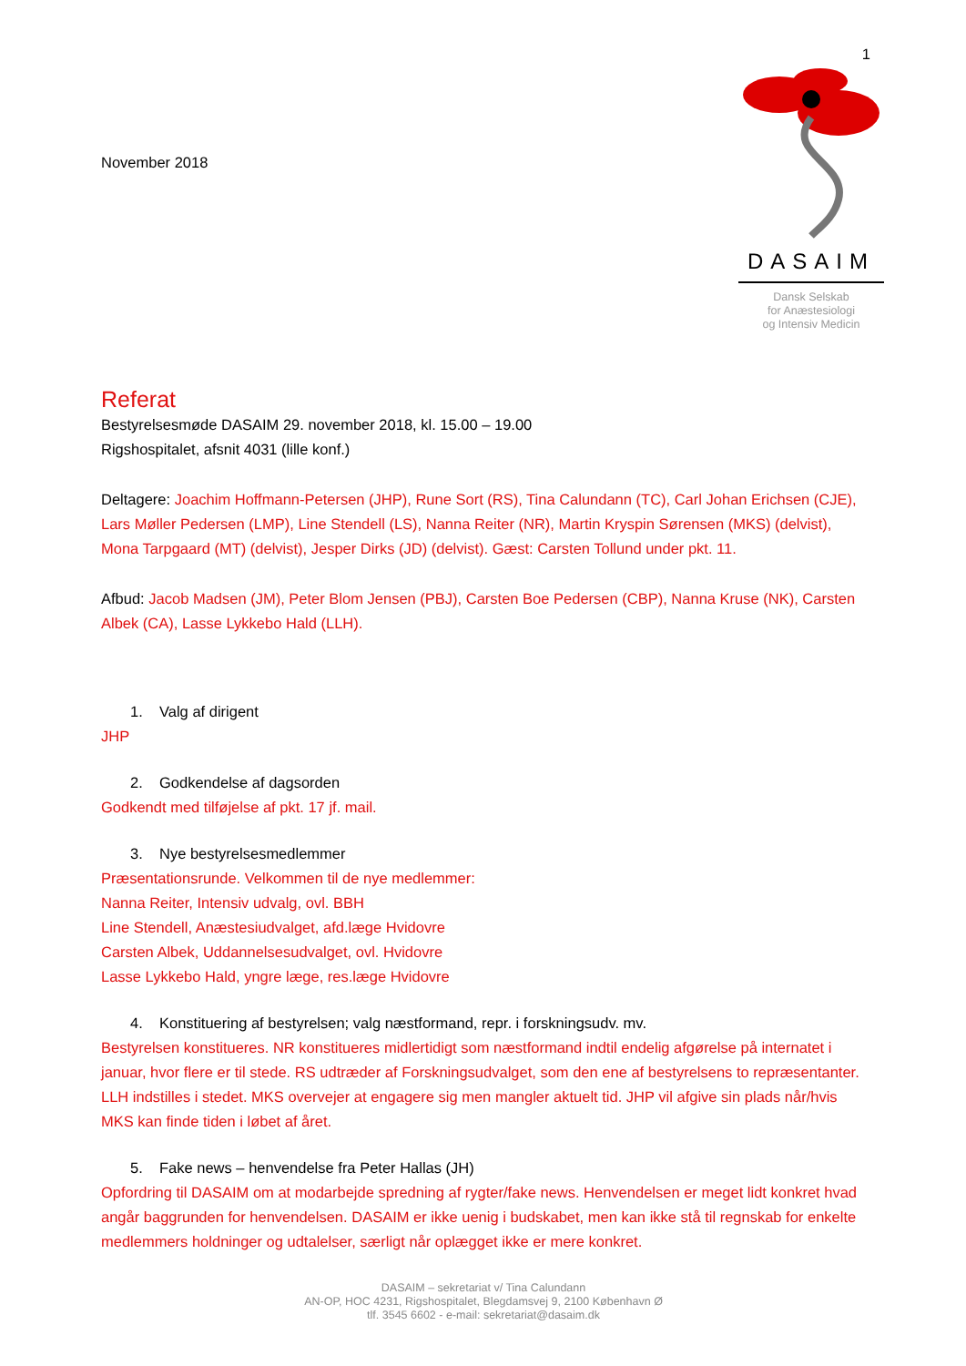1
November 2018
DASAIM
Dansk Selskab
for Anæstesiologi
og Intensiv Medicin
Referat
Bestyrelsesmøde DASAIM 29. november 2018, kl. 15.00 – 19.00
Rigshospitalet, afsnit 4031 (lille konf.)
Deltagere: Joachim Hoffmann-Petersen (JHP), Rune Sort (RS), Tina Calundann (TC), Carl Johan Erichsen (CJE), Lars Møller Pedersen (LMP), Line Stendell (LS), Nanna Reiter (NR), Martin Kryspin Sørensen (MKS) (delvist), Mona Tarpgaard (MT) (delvist), Jesper Dirks (JD) (delvist). Gæst: Carsten Tollund under pkt. 11.
Afbud: Jacob Madsen (JM), Peter Blom Jensen (PBJ), Carsten Boe Pedersen (CBP), Nanna Kruse (NK), Carsten Albek (CA), Lasse Lykkebo Hald (LLH).
1. Valg af dirigent
JHP
2. Godkendelse af dagsorden
Godkendt med tilføjelse af pkt. 17 jf. mail.
3. Nye bestyrelsesmedlemmer
Præsentationsrunde. Velkommen til de nye medlemmer:
Nanna Reiter, Intensiv udvalg, ovl. BBH
Line Stendell, Anæstesiudvalget, afd.læge Hvidovre
Carsten Albek, Uddannelsesudvalget, ovl. Hvidovre
Lasse Lykkebo Hald, yngre læge, res.læge Hvidovre
4. Konstituering af bestyrelsen; valg næstformand, repr. i forskningsudv. mv.
Bestyrelsen konstitueres. NR konstitueres midlertidigt som næstformand indtil endelig afgørelse på internatet i januar, hvor flere er til stede. RS udtræder af Forskningsudvalget, som den ene af bestyrelsens to repræsentanter. LLH indstilles i stedet. MKS overvejer at engagere sig men mangler aktuelt tid. JHP vil afgive sin plads når/hvis MKS kan finde tiden i løbet af året.
5. Fake news – henvendelse fra Peter Hallas (JH)
Opfordring til DASAIM om at modarbejde spredning af rygter/fake news. Henvendelsen er meget lidt konkret hvad angår baggrunden for henvendelsen. DASAIM er ikke uenig i budskabet, men kan ikke stå til regnskab for enkelte medlemmers holdninger og udtalelser, særligt når oplægget ikke er mere konkret.
DASAIM – sekretariat v/ Tina Calundann
AN-OP, HOC 4231, Rigshospitalet, Blegdamsvej 9, 2100 København Ø
tlf. 3545 6602 - e-mail: sekretariat@dasaim.dk